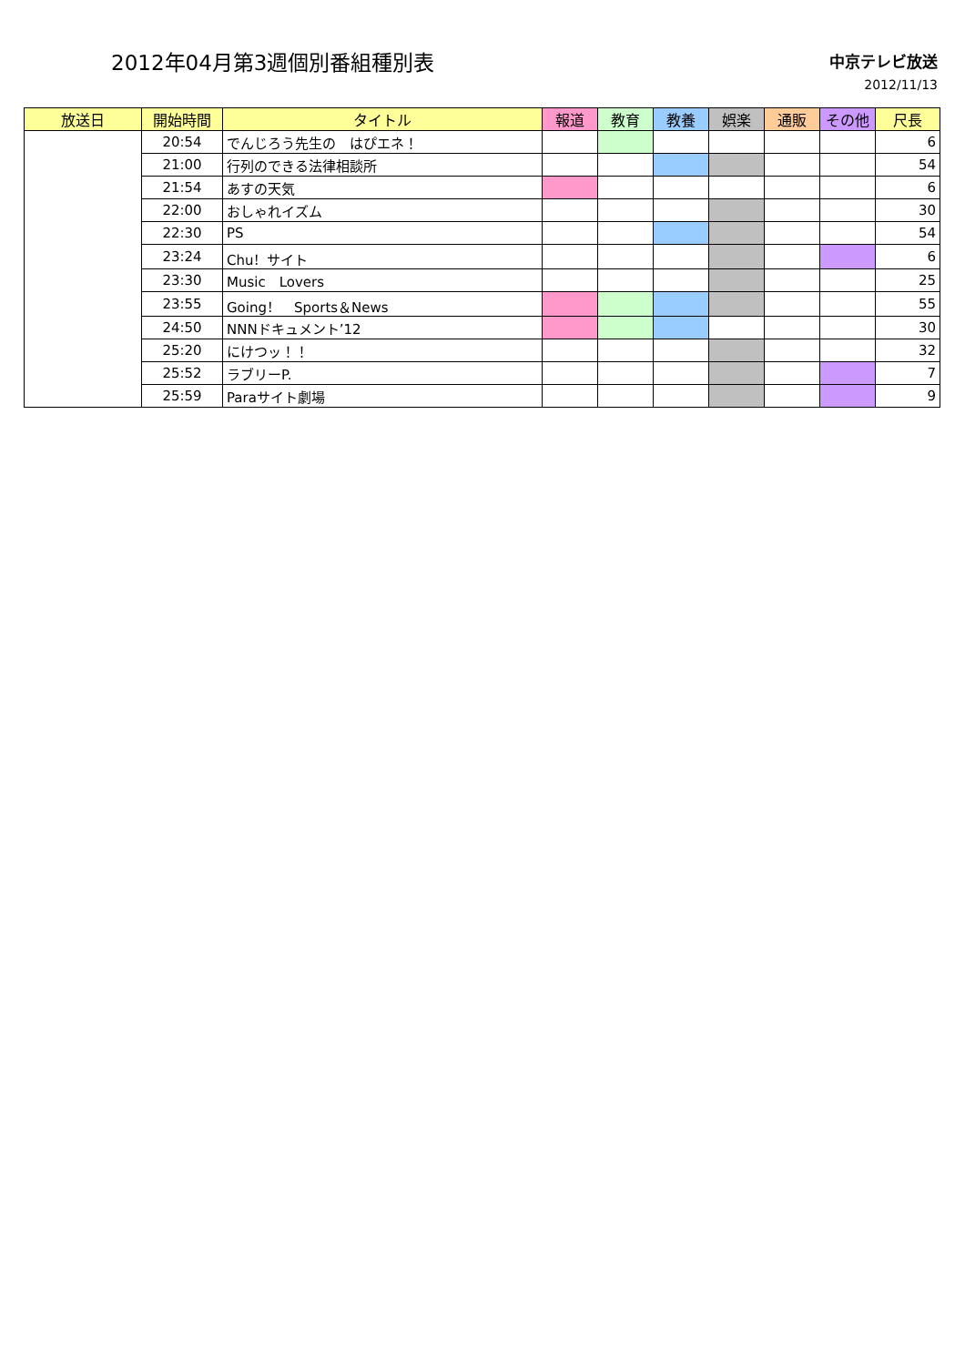2012年04月第3週個別番組種別表
中京テレビ放送
2012/11/13
| 放送日 | 開始時間 | タイトル | 報道 | 教育 | 教養 | 娯楽 | 通販 | その他 | 尺長 |
| --- | --- | --- | --- | --- | --- | --- | --- | --- | --- |
| | 20:54 | でんじろう先生の はぴエネ！ | | | | | | | 6 |
| | 21:00 | 行列のできる法律相談所 | | | | | | | 54 |
| | 21:54 | あすの天気 | | | | | | | 6 |
| | 22:00 | おしゃれイズム | | | | | | | 30 |
| | 22:30 | PS | | | | | | | 54 |
| | 23:24 | Chu！サイト | | | | | | | 6 |
| | 23:30 | Music Lovers | | | | | | | 25 |
| | 23:55 | Going！ Sports＆News | | | | | | | 55 |
| | 24:50 | NNNドキュメント’12 | | | | | | | 30 |
| | 25:20 | にけつッ！！ | | | | | | | 32 |
| | 25:52 | ラブリーP. | | | | | | | 7 |
| | 25:59 | Paraサイト劇場 | | | | | | | 9 |